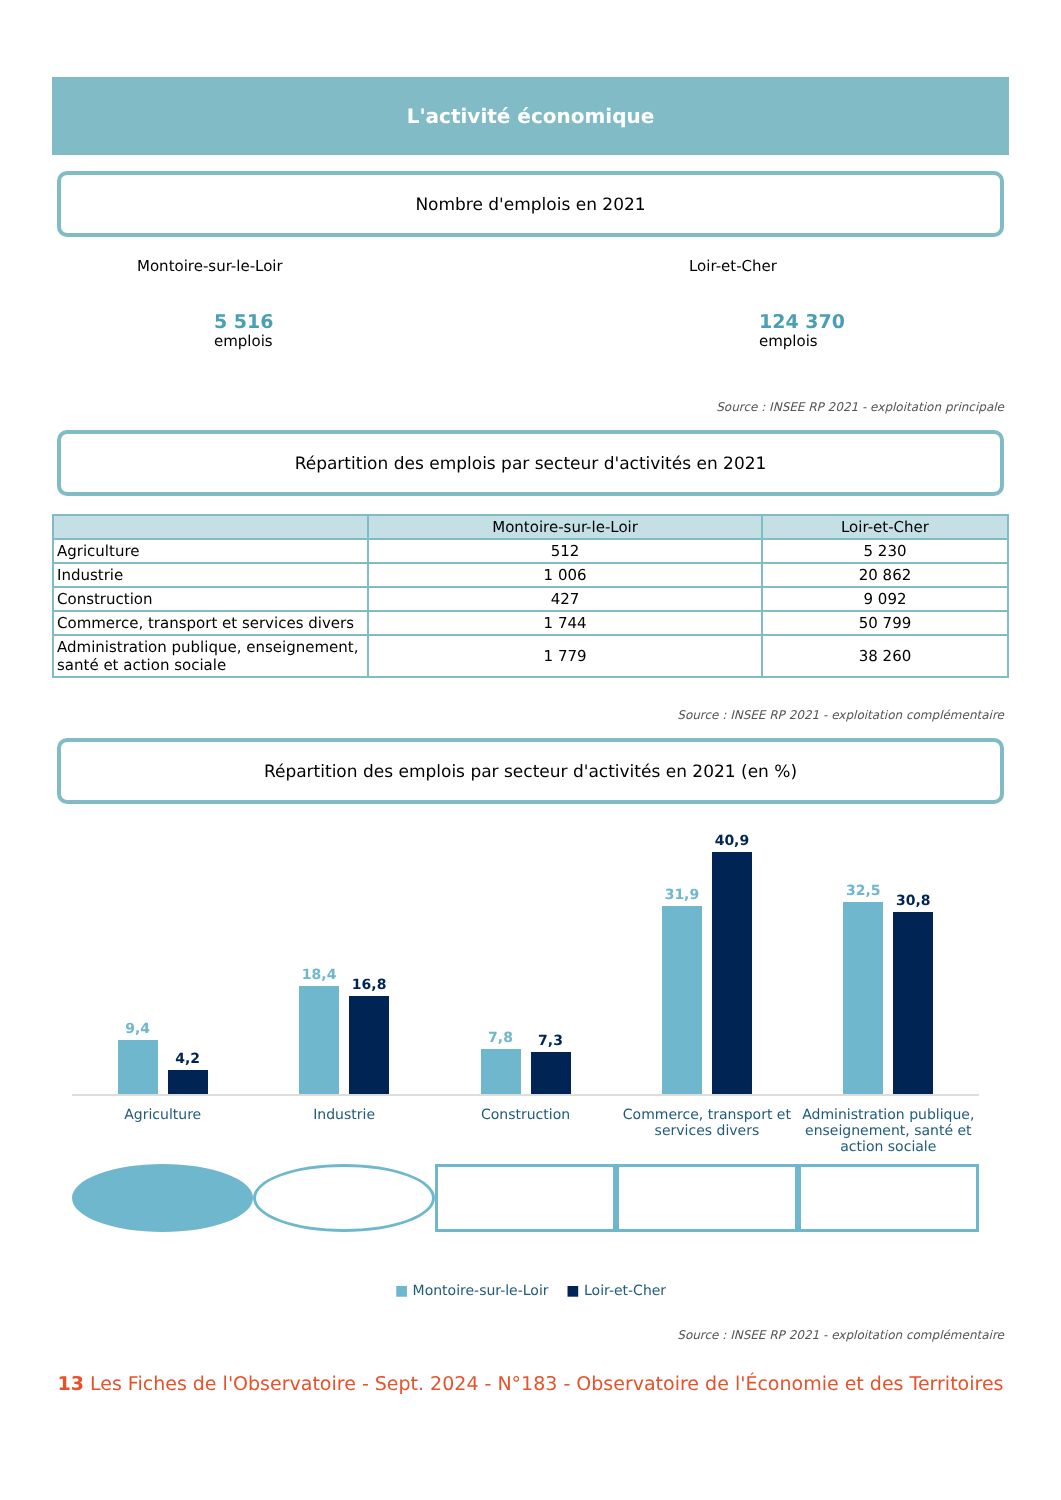L'activité économique
Nombre d'emplois en 2021
Montoire-sur-le-Loir
5 516
emplois
Loir-et-Cher
124 370
emplois
Source : INSEE RP 2021 - exploitation principale
Répartition des emplois par secteur d'activités en 2021
| | Montoire-sur-le-Loir | Loir-et-Cher |
| --- | --- | --- |
| Agriculture | 512 | 5 230 |
| Industrie | 1 006 | 20 862 |
| Construction | 427 | 9 092 |
| Commerce, transport et services divers | 1 744 | 50 799 |
| Administration publique, enseignement, santé et action sociale | 1 779 | 38 260 |
Source : INSEE RP 2021 - exploitation complémentaire
Répartition des emplois par secteur d'activités en 2021 (en %)
9,4
4,2
18,4
16,8
7,8
7,3
31,9
40,9
32,5
30,8
Agriculture Industrie Construction Commerce, transport et services divers
Administration publique, enseignement, santé et action sociale
■ Montoire-sur-le-Loir ■ Loir-et-Cher
Source : INSEE RP 2021 - exploitation complémentaire
13 Les Fiches de l'Observatoire - Sept. 2024 - N°183 - Observatoire de l'Économie et des Territoires